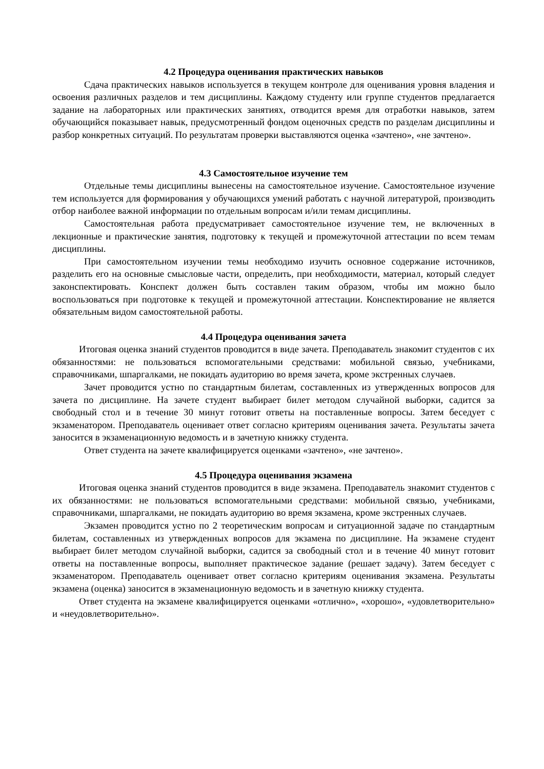4.2 Процедура оценивания практических навыков
Сдача практических навыков используется в текущем контроле для оценивания уровня владения и освоения различных разделов и тем дисциплины. Каждому студенту или группе студентов предлагается задание на лабораторных или практических занятиях, отводится время для отработки навыков, затем обучающийся показывает навык, предусмотренный фондом оценочных средств по разделам дисциплины и разбор конкретных ситуаций. По результатам проверки выставляются оценка «зачтено», «не зачтено».
4.3 Самостоятельное изучение тем
Отдельные темы дисциплины вынесены на самостоятельное изучение. Самостоятельное изучение тем используется для формирования у обучающихся умений работать с научной литературой, производить отбор наиболее важной информации по отдельным вопросам и/или темам дисциплины.
Самостоятельная работа предусматривает самостоятельное изучение тем, не включенных в лекционные и практические занятия, подготовку к текущей и промежуточной аттестации по всем темам дисциплины.
При самостоятельном изучении темы необходимо изучить основное содержание источников, разделить его на основные смысловые части, определить, при необходимости, материал, который следует законспектировать. Конспект должен быть составлен таким образом, чтобы им можно было воспользоваться при подготовке к текущей и промежуточной аттестации. Конспектирование не является обязательным видом самостоятельной работы.
4.4 Процедура оценивания зачета
Итоговая оценка знаний студентов проводится в виде зачета. Преподаватель знакомит студентов с их обязанностями: не пользоваться вспомогательными средствами: мобильной связью, учебниками, справочниками, шпаргалками, не покидать аудиторию во время зачета, кроме экстренных случаев.
Зачет проводится устно по стандартным билетам, составленных из утвержденных вопросов для зачета по дисциплине. На зачете студент выбирает билет методом случайной выборки, садится за свободный стол и в течение 30 минут готовит ответы на поставленные вопросы. Затем беседует с экзаменатором. Преподаватель оценивает ответ согласно критериям оценивания зачета. Результаты зачета заносится в экзаменационную ведомость и в зачетную книжку студента.
Ответ студента на зачете квалифицируется оценками «зачтено», «не зачтено».
4.5 Процедура оценивания экзамена
Итоговая оценка знаний студентов проводится в виде экзамена. Преподаватель знакомит студентов с их обязанностями: не пользоваться вспомогательными средствами: мобильной связью, учебниками, справочниками, шпаргалками, не покидать аудиторию во время экзамена, кроме экстренных случаев.
Экзамен проводится устно по 2 теоретическим вопросам и ситуационной задаче по стандартным билетам, составленных из утвержденных вопросов для экзамена по дисциплине. На экзамене студент выбирает билет методом случайной выборки, садится за свободный стол и в течение 40 минут готовит ответы на поставленные вопросы, выполняет практическое задание (решает задачу). Затем беседует с экзаменатором. Преподаватель оценивает ответ согласно критериям оценивания экзамена. Результаты экзамена (оценка) заносится в экзаменационную ведомость и в зачетную книжку студента.
Ответ студента на экзамене квалифицируется оценками «отлично», «хорошо», «удовлетворительно» и «неудовлетворительно».